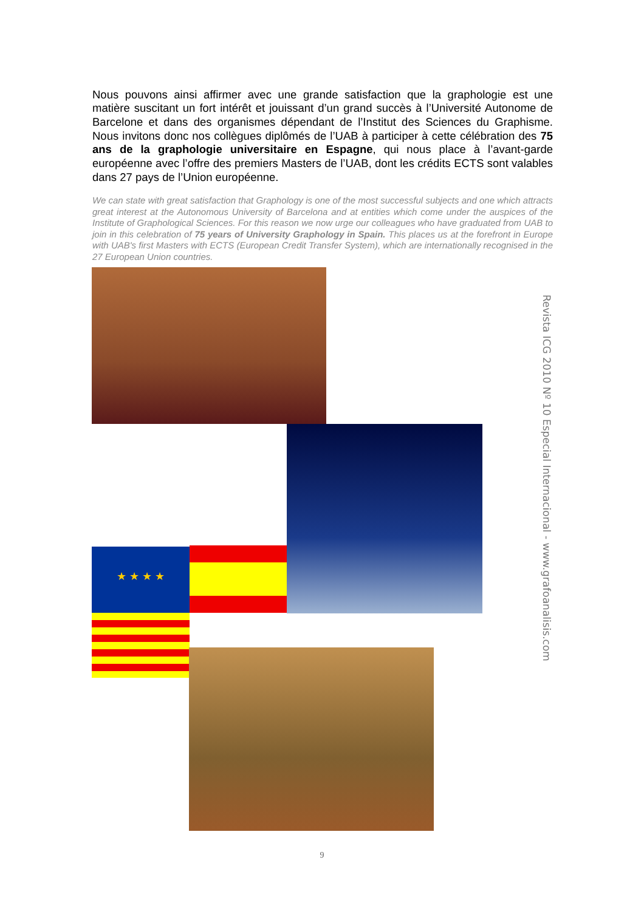Nous pouvons ainsi affirmer avec une grande satisfaction que la graphologie est une matière suscitant un fort intérêt et jouissant d’un grand succès à l’Université Autonome de Barcelone et dans des organismes dépendant de l’Institut des Sciences du Graphisme. Nous invitons donc nos collègues diplômés de l’UAB à participer à cette célébration des 75 ans de la graphologie universitaire en Espagne, qui nous place à l’avant-garde européenne avec l’offre des premiers Masters de l’UAB, dont les crédits ECTS sont valables dans 27 pays de l’Union européenne.
We can state with great satisfaction that Graphology is one of the most successful subjects and one which attracts great interest at the Autonomous University of Barcelona and at entities which come under the auspices of the Institute of Graphological Sciences. For this reason we now urge our colleagues who have graduated from UAB to join in this celebration of 75 years of University Graphology in Spain. This places us at the forefront in Europe with UAB's first Masters with ECTS (European Credit Transfer System), which are internationally recognised in the 27 European Union countries.
★ ★ ★ ★
Revista ICG 2010 Nº 10 Especial Internacional - www.grafoanalisis.com
9